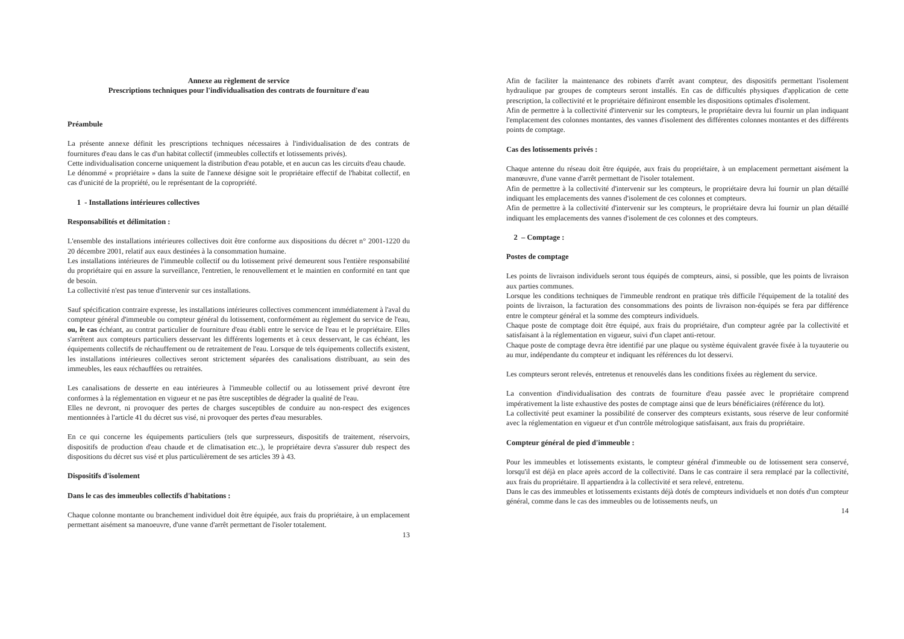Annexe au règlement de service
Prescriptions techniques pour l'individualisation des contrats de fourniture d'eau
Préambule
La présente annexe définit les prescriptions techniques nécessaires à l'individualisation de des contrats de fournitures d'eau dans le cas d'un habitat collectif (immeubles collectifs et lotissements privés).
Cette individualisation concerne uniquement la distribution d'eau potable, et en aucun cas les circuits d'eau chaude.
Le dénommé « propriétaire » dans la suite de l'annexe désigne soit le propriétaire effectif de l'habitat collectif, en cas d'unicité de la propriété, ou le représentant de la copropriété.
1 - Installations intérieures collectives
Responsabilités et délimitation :
L'ensemble des installations intérieures collectives doit être conforme aux dispositions du décret n° 2001-1220 du 20 décembre 2001, relatif aux eaux destinées à la consommation humaine.
Les installations intérieures de l'immeuble collectif ou du lotissement privé demeurent sous l'entière responsabilité du propriétaire qui en assure la surveillance, l'entretien, le renouvellement et le maintien en conformité en tant que de besoin.
La collectivité n'est pas tenue d'intervenir sur ces installations.
Sauf spécification contraire expresse, les installations intérieures collectives commencent immédiatement à l'aval du compteur général d'immeuble ou compteur général du lotissement, conformément au règlement du service de l'eau, ou, le cas échéant, au contrat particulier de fourniture d'eau établi entre le service de l'eau et le propriétaire. Elles s'arrêtent aux compteurs particuliers desservant les différents logements et à ceux desservant, le cas échéant, les équipements collectifs de réchauffement ou de retraitement de l'eau. Lorsque de tels équipements collectifs existent, les installations intérieures collectives seront strictement séparées des canalisations distribuant, au sein des immeubles, les eaux réchauffées ou retraitées.
Les canalisations de desserte en eau intérieures à l'immeuble collectif ou au lotissement privé devront être conformes à la réglementation en vigueur et ne pas être susceptibles de dégrader la qualité de l'eau.
Elles ne devront, ni provoquer des pertes de charges susceptibles de conduire au non-respect des exigences mentionnées à l'article 41 du décret sus visé, ni provoquer des pertes d'eau mesurables.
En ce qui concerne les équipements particuliers (tels que surpresseurs, dispositifs de traitement, réservoirs, dispositifs de production d'eau chaude et de climatisation etc..), le propriétaire devra s'assurer dub respect des dispositions du décret sus visé et plus particulièrement de ses articles 39 à 43.
Dispositifs d'isolement
Dans le cas des immeubles collectifs d'habitations :
Chaque colonne montante ou branchement individuel doit être équipée, aux frais du propriétaire, à un emplacement permettant aisément sa manoeuvre, d'une vanne d'arrêt permettant de l'isoler totalement.
13
Afin de faciliter la maintenance des robinets d'arrêt avant compteur, des dispositifs permettant l'isolement hydraulique par groupes de compteurs seront installés. En cas de difficultés physiques d'application de cette prescription, la collectivité et le propriétaire définiront ensemble les dispositions optimales d'isolement.
Afin de permettre à la collectivité d'intervenir sur les compteurs, le propriétaire devra lui fournir un plan indiquant l'emplacement des colonnes montantes, des vannes d'isolement des différentes colonnes montantes et des différents points de comptage.
Cas des lotissements privés :
Chaque antenne du réseau doit être équipée, aux frais du propriétaire, à un emplacement permettant aisément la manœuvre, d'une vanne d'arrêt permettant de l'isoler totalement.
Afin de permettre à la collectivité d'intervenir sur les compteurs, le propriétaire devra lui fournir un plan détaillé indiquant les emplacements des vannes d'isolement de ces colonnes et compteurs.
Afin de permettre à la collectivité d'intervenir sur les compteurs, le propriétaire devra lui fournir un plan détaillé indiquant les emplacements des vannes d'isolement de ces colonnes et des compteurs.
2 – Comptage :
Postes de comptage
Les points de livraison individuels seront tous équipés de compteurs, ainsi, si possible, que les points de livraison aux parties communes.
Lorsque les conditions techniques de l'immeuble rendront en pratique très difficile l'équipement de la totalité des points de livraison, la facturation des consommations des points de livraison non-équipés se fera par différence entre le compteur général et la somme des compteurs individuels.
Chaque poste de comptage doit être équipé, aux frais du propriétaire, d'un compteur agrée par la collectivité et satisfaisant à la réglementation en vigueur, suivi d'un clapet anti-retour.
Chaque poste de comptage devra être identifié par une plaque ou système équivalent gravée fixée à la tuyauterie ou au mur, indépendante du compteur et indiquant les références du lot desservi.
Les compteurs seront relevés, entretenus et renouvelés dans les conditions fixées au règlement du service.
La convention d'individualisation des contrats de fourniture d'eau passée avec le propriétaire comprend impérativement la liste exhaustive des postes de comptage ainsi que de leurs bénéficiaires (référence du lot).
La collectivité peut examiner la possibilité de conserver des compteurs existants, sous réserve de leur conformité avec la réglementation en vigueur et d'un contrôle métrologique satisfaisant, aux frais du propriétaire.
Compteur général de pied d'immeuble :
Pour les immeubles et lotissements existants, le compteur général d'immeuble ou de lotissement sera conservé, lorsqu'il est déjà en place après accord de la collectivité. Dans le cas contraire il sera remplacé par la collectivité, aux frais du propriétaire. Il appartiendra à la collectivité et sera relevé, entretenu.
Dans le cas des immeubles et lotissements existants déjà dotés de compteurs individuels et non dotés d'un compteur général, comme dans le cas des immeubles ou de lotissements neufs, un
14